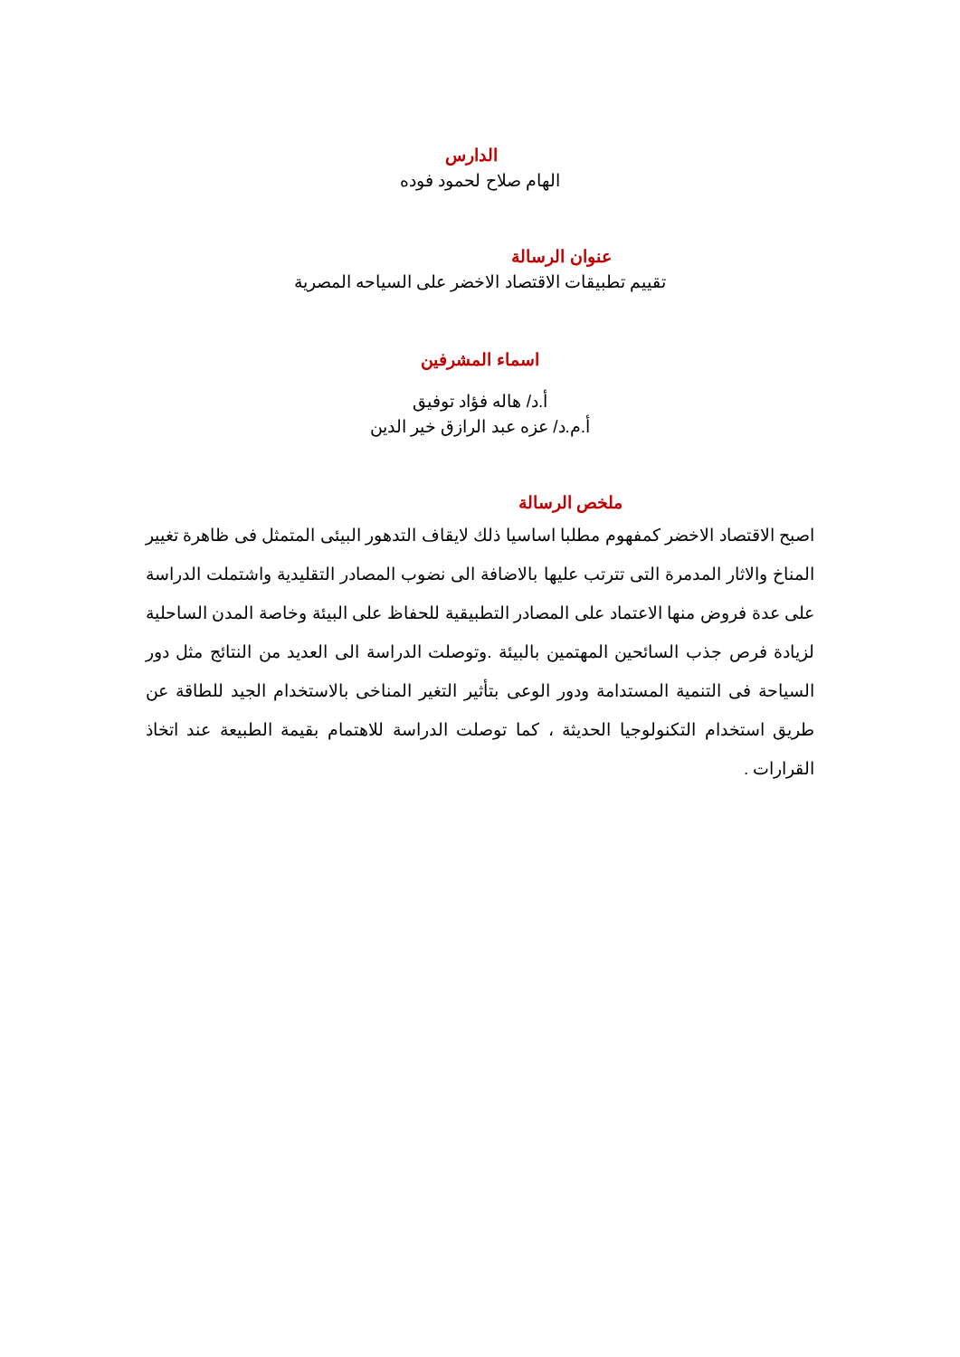الدارس
الهام صلاح لحمود فوده
عنوان الرسالة
تقييم تطبيقات الاقتصاد الاخضر على السياحه المصرية
اسماء المشرفين
أ.د/ هاله فؤاد توفيق
أ.م.د/ عزه عبد الرازق خير الدين
ملخص الرسالة
اصبح الاقتصاد الاخضر كمفهوم مطلبا اساسيا ذلك لايقاف التدهور البيئى المتمثل فى ظاهرة تغيير المناخ والاثار المدمرة التى تترتب عليها بالاضافة الى نضوب المصادر التقليدية واشتملت الدراسة على عدة فروض منها الاعتماد على المصادر التطبيقية للحفاظ على البيئة وخاصة المدن الساحلية لزيادة فرص جذب السائحين المهتمين بالبيئة .وتوصلت الدراسة الى العديد من النتائج مثل دور السياحة فى التنمية المستدامة ودور الوعى بتأثير التغير المناخى بالاستخدام الجيد للطاقة عن طريق استخدام التكنولوجيا الحديثة ، كما توصلت الدراسة للاهتمام بقيمة الطبيعة عند اتخاذ القرارات .